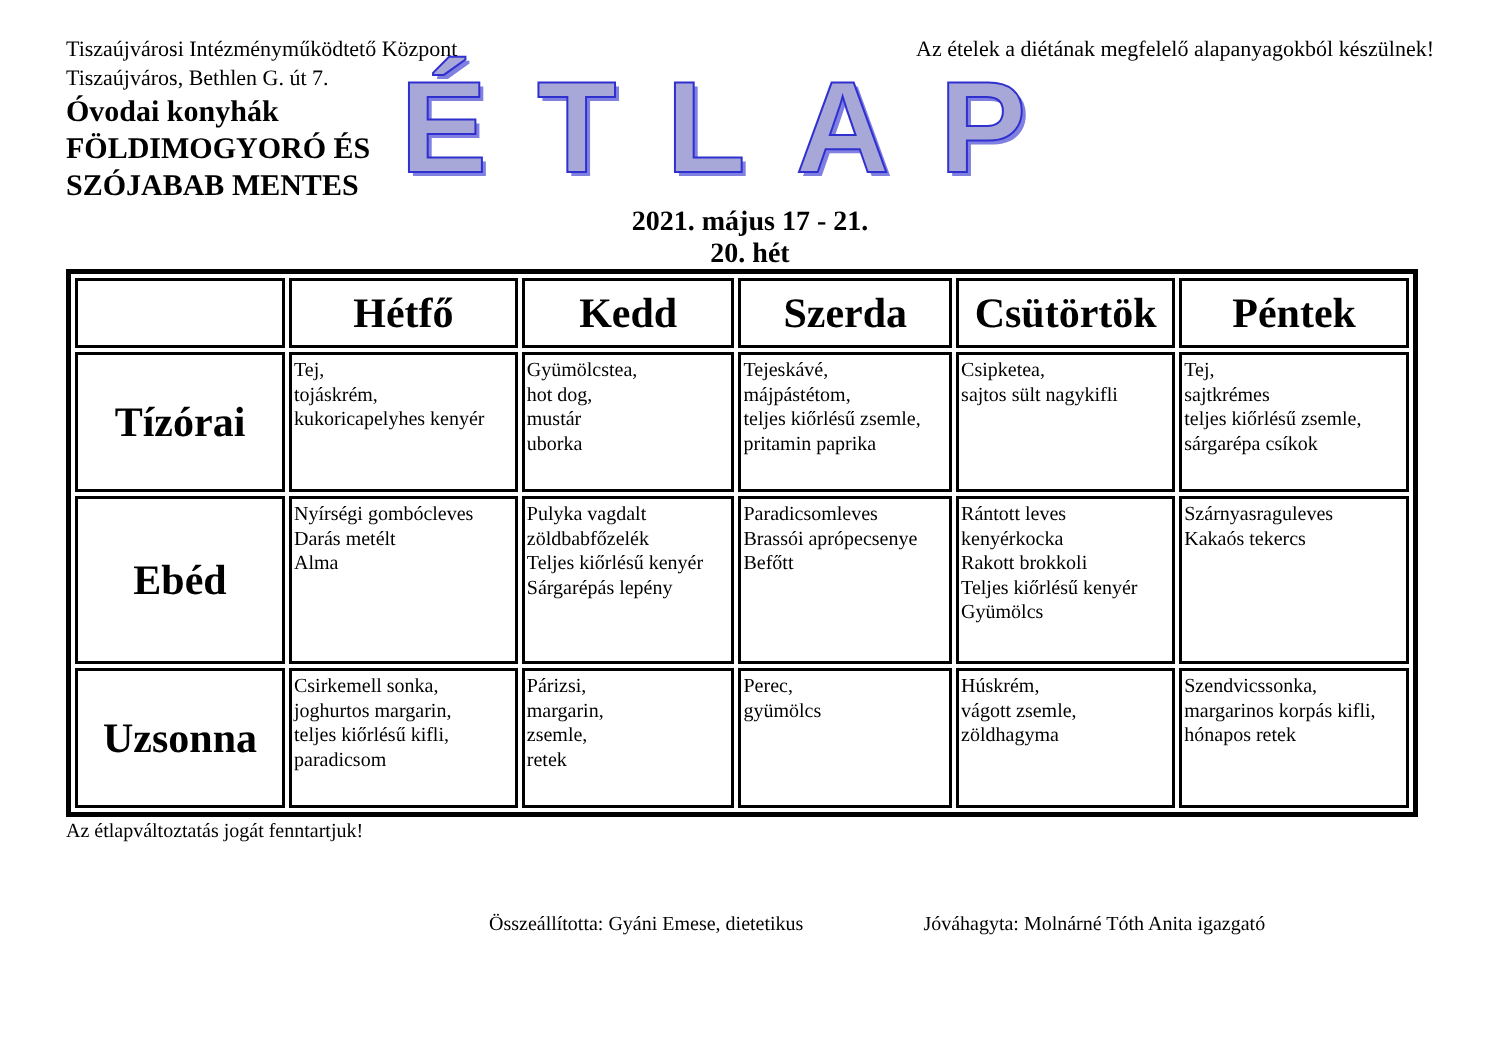Tiszaújvárosi Intézményműködtető Központ
Tiszaújváros, Bethlen G. út 7.
Az ételek a diétának megfelelő alapanyagokból készülnek!
Óvodai konyhák
FÖLDIMOGYORÓ ÉS
SZÓJABAB MENTES
ÉTLAP
2021. május 17 - 21.
20. hét
| | Hétfő | Kedd | Szerda | Csütörtök | Péntek |
| --- | --- | --- | --- | --- | --- |
| Tízórai | Tej, tojáskrém, kukoricapelyhes kenyér | Gyümölcstea, hot dog, mustár uborka | Tejeskávé, májpástétom, teljes kiőrlésű zsemle, pritamin paprika | Csipketea, sajtos sült nagykifli | Tej, sajtkrémes teljes kiőrlésű zsemle, sárgarépa csíkok |
| Ebéd | Nyírségi gombócleves Darás metélt Alma | Pulyka vagdalt zöldbabfőzelék Teljes kiőrlésű kenyér Sárgarépás lepény | Paradicsomleves Brassói aprópecsenye Befőtt | Rántott leves kenyérkocka Rakott brokkoli Teljes kiőrlésű kenyér Gyümölcs | Szárnyasraguleves Kakaós tekercs |
| Uzsonna | Csirkemell sonka, joghurtos margarin, teljes kiőrlésű kifli, paradicsom | Párizsi, margarin, zsemle, retek | Perec, gyümölcs | Húskrém, vágott zsemle, zöldhagyma | Szendvicssonka, margarinos korpás kifli, hónapos retek |
Az étlapváltoztatás jogát fenntartjuk!
Összeállította: Gyáni Emese, dietetikus Jóváhagyta: Molnárné Tóth Anita igazgató